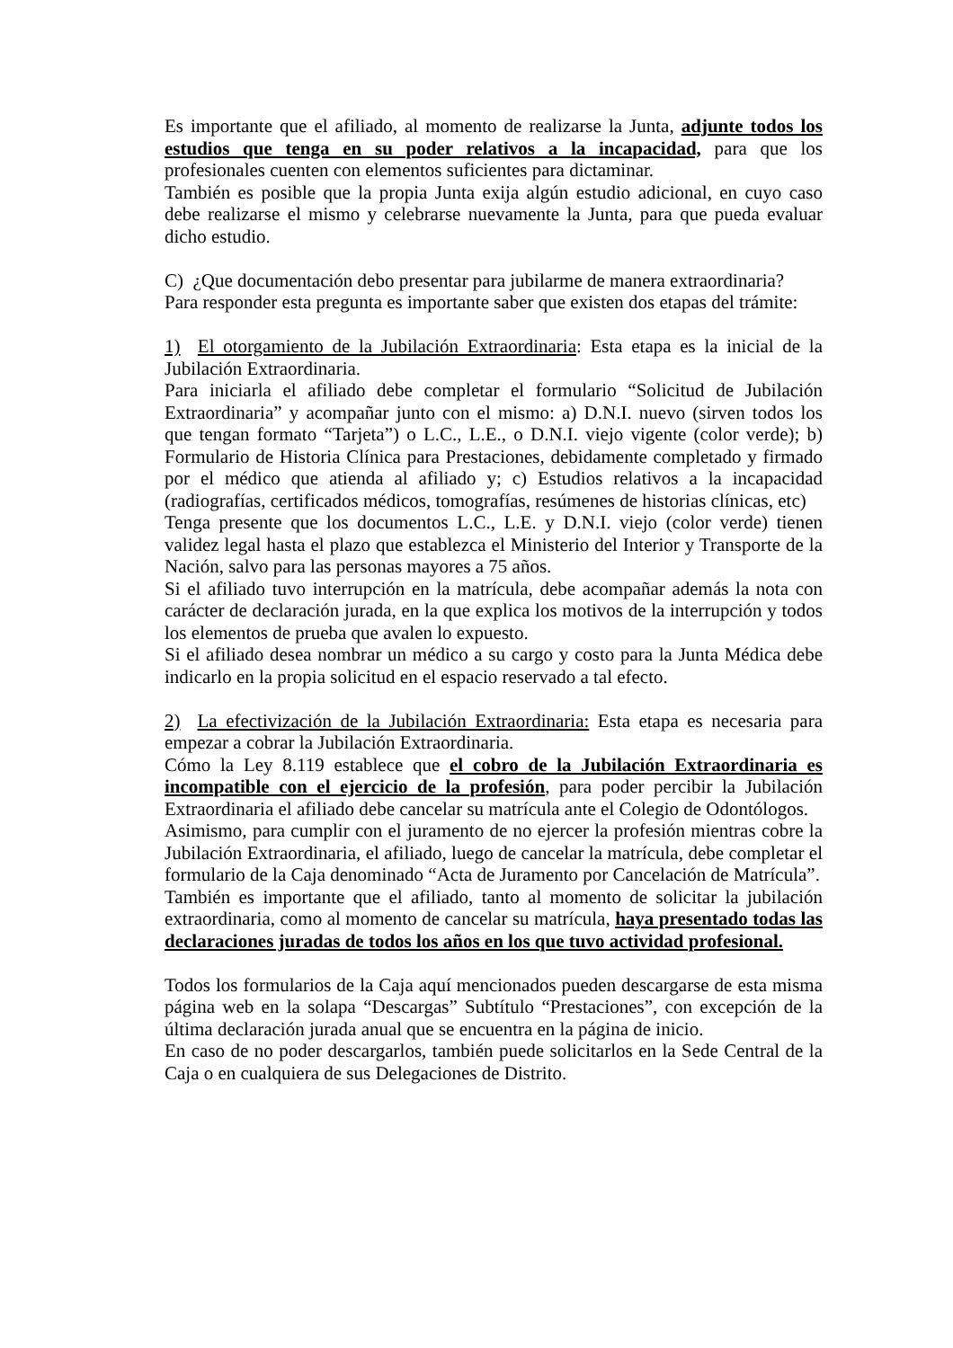Es importante que el afiliado, al momento de realizarse la Junta, adjunte todos los estudios que tenga en su poder relativos a la incapacidad, para que los profesionales cuenten con elementos suficientes para dictaminar.
También es posible que la propia Junta exija algún estudio adicional, en cuyo caso debe realizarse el mismo y celebrarse nuevamente la Junta, para que pueda evaluar dicho estudio.
C) ¿Que documentación debo presentar para jubilarme de manera extraordinaria?
Para responder esta pregunta es importante saber que existen dos etapas del trámite:
1) El otorgamiento de la Jubilación Extraordinaria: Esta etapa es la inicial de la Jubilación Extraordinaria.
Para iniciarla el afiliado debe completar el formulario “Solicitud de Jubilación Extraordinaria” y acompañar junto con el mismo: a) D.N.I. nuevo (sirven todos los que tengan formato “Tarjeta”) o L.C., L.E., o D.N.I. viejo vigente (color verde); b) Formulario de Historia Clínica para Prestaciones, debidamente completado y firmado por el médico que atienda al afiliado y; c) Estudios relativos a la incapacidad (radiografías, certificados médicos, tomografías, resúmenes de historias clínicas, etc)
Tenga presente que los documentos L.C., L.E. y D.N.I. viejo (color verde) tienen validez legal hasta el plazo que establezca el Ministerio del Interior y Transporte de la Nación, salvo para las personas mayores a 75 años.
Si el afiliado tuvo interrupción en la matrícula, debe acompañar además la nota con carácter de declaración jurada, en la que explica los motivos de la interrupción y todos los elementos de prueba que avalen lo expuesto.
Si el afiliado desea nombrar un médico a su cargo y costo para la Junta Médica debe indicarlo en la propia solicitud en el espacio reservado a tal efecto.
2) La efectivización de la Jubilación Extraordinaria: Esta etapa es necesaria para empezar a cobrar la Jubilación Extraordinaria.
Cómo la Ley 8.119 establece que el cobro de la Jubilación Extraordinaria es incompatible con el ejercicio de la profesión, para poder percibir la Jubilación Extraordinaria el afiliado debe cancelar su matrícula ante el Colegio de Odontólogos.
Asimismo, para cumplir con el juramento de no ejercer la profesión mientras cobre la Jubilación Extraordinaria, el afiliado, luego de cancelar la matrícula, debe completar el formulario de la Caja denominado “Acta de Juramento por Cancelación de Matrícula”.
También es importante que el afiliado, tanto al momento de solicitar la jubilación extraordinaria, como al momento de cancelar su matrícula, haya presentado todas las declaraciones juradas de todos los años en los que tuvo actividad profesional.
Todos los formularios de la Caja aquí mencionados pueden descargarse de esta misma página web en la solapa “Descargas” Subtítulo “Prestaciones”, con excepción de la última declaración jurada anual que se encuentra en la página de inicio.
En caso de no poder descargarlos, también puede solicitarlos en la Sede Central de la Caja o en cualquiera de sus Delegaciones de Distrito.